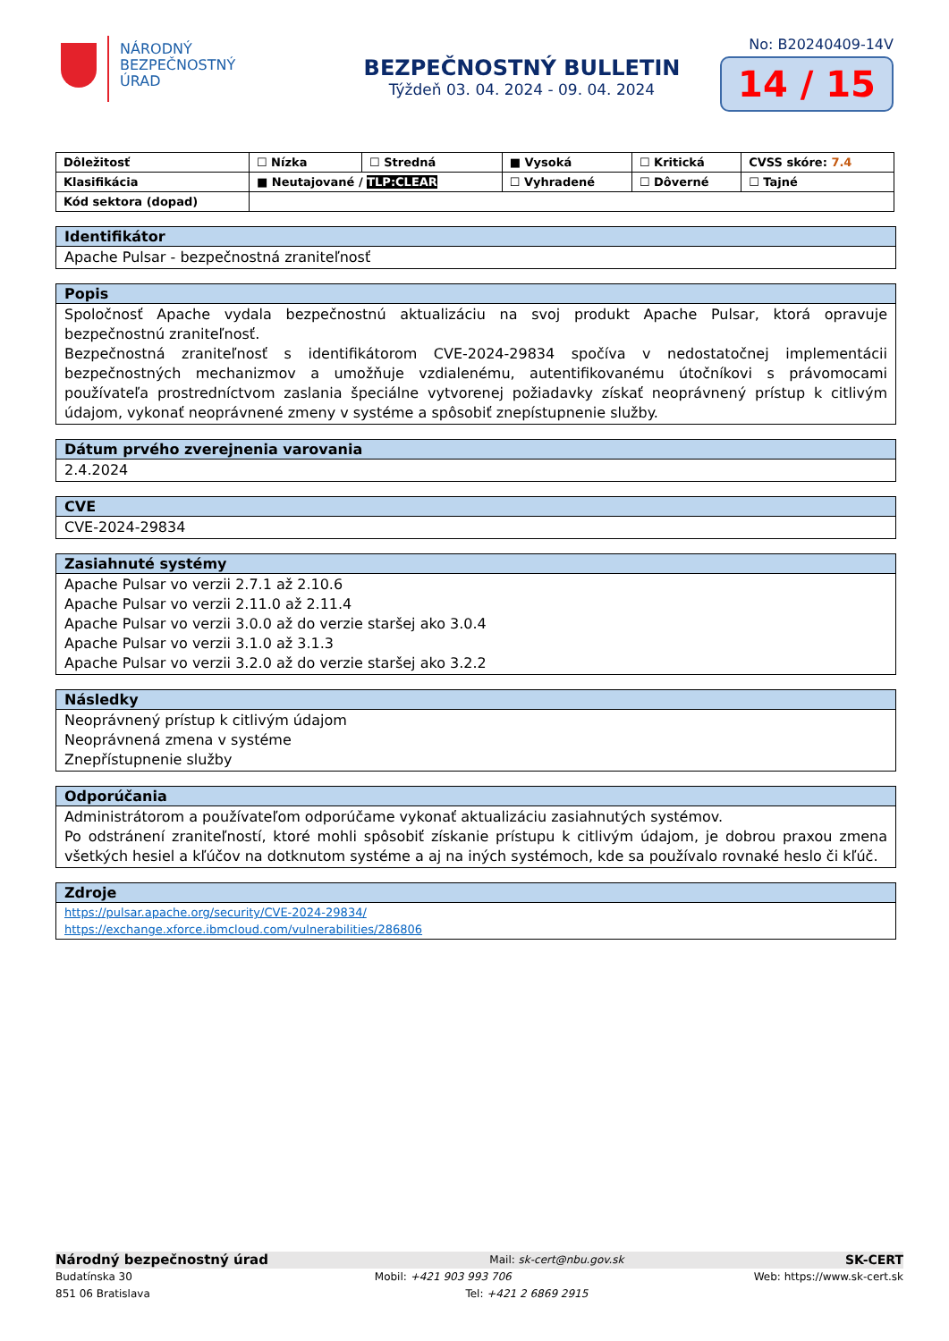NÁRODNÝ
BEZPEČNOSTNÝ
ÚRAD
BEZPEČNOSTNÝ BULLETIN
Týždeň 03. 04. 2024 - 09. 04. 2024
No: B20240409-14V
14 / 15
| Dôležitosť | ☐ Nízka | ☐ Stredná | ■ Vysoká | ☐ Kritická | CVSS skóre: 7.4 |
| Klasifikácia | ■ Neutajované / TLP:CLEAR | | ☐ Vyhradené | ☐ Dôverné | ☐ Tajné |
| Kód sektora (dopad) | | | | | |
Identifikátor
Apache Pulsar - bezpečnostná zraniteľnosť
Popis
Spoločnosť Apache vydala bezpečnostnú aktualizáciu na svoj produkt Apache Pulsar, ktorá opravuje bezpečnostnú zraniteľnosť.
Bezpečnostná zraniteľnosť s identifikátorom CVE-2024-29834 spočíva v nedostatočnej implementácii bezpečnostných mechanizmov a umožňuje vzdialenému, autentifikovanému útočníkovi s právomocami používateľa prostredníctvom zaslania špeciálne vytvorenej požiadavky získať neoprávnený prístup k citlivým údajom, vykonať neoprávnené zmeny v systéme a spôsobiť znepístupnenie služby.
Dátum prvého zverejnenia varovania
2.4.2024
CVE
CVE-2024-29834
Zasiahnuté systémy
Apache Pulsar vo verzii 2.7.1 až 2.10.6
Apache Pulsar vo verzii 2.11.0 až 2.11.4
Apache Pulsar vo verzii 3.0.0 až do verzie staršej ako 3.0.4
Apache Pulsar vo verzii 3.1.0 až 3.1.3
Apache Pulsar vo verzii 3.2.0 až do verzie staršej ako 3.2.2
Následky
Neoprávnený prístup k citlivým údajom
Neoprávnená zmena v systéme
Znepřístupnenie služby
Odporúčania
Administrátorom a používateľom odporúčame vykonať aktualizáciu zasiahnutých systémov.
Po odstránení zraniteľností, ktoré mohli spôsobiť získanie prístupu k citlivým údajom, je dobrou praxou zmena všetkých hesiel a kľúčov na dotknutom systéme a aj na iných systémoch, kde sa používalo rovnaké heslo či kľúč.
Zdroje
https://pulsar.apache.org/security/CVE-2024-29834/
https://exchange.xforce.ibmcloud.com/vulnerabilities/286806
Národný bezpečnostný úrad Mail: sk-cert@nbu.gov.sk SK-CERT
Budatínska 30 Mobil: +421 903 993 706 Web: https://www.sk-cert.sk
851 06 Bratislava Tel: +421 2 6869 2915